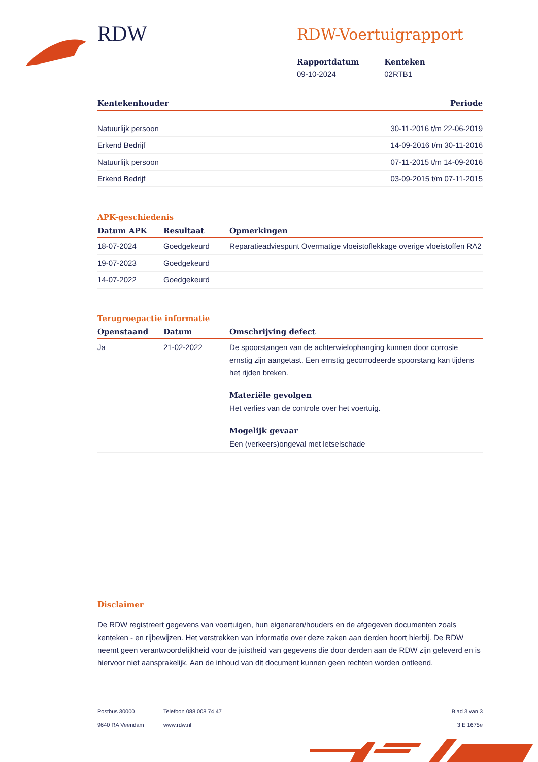RDW
RDW-Voertuigrapport
Rapportdatum
09-10-2024
Kenteken
02RTB1
| Kentekenhouder | Periode |
| --- | --- |
| Natuurlijk persoon | 30-11-2016 t/m 22-06-2019 |
| Erkend Bedrijf | 14-09-2016 t/m 30-11-2016 |
| Natuurlijk persoon | 07-11-2015 t/m 14-09-2016 |
| Erkend Bedrijf | 03-09-2015 t/m 07-11-2015 |
APK-geschiedenis
| Datum APK | Resultaat | Opmerkingen |
| --- | --- | --- |
| 18-07-2024 | Goedgekeurd | Reparatieadviespunt Overmatige vloeistoflekkage overige vloeistoffen RA2 |
| 19-07-2023 | Goedgekeurd | |
| 14-07-2022 | Goedgekeurd | |
Terugroepactie informatie
| Openstaand | Datum | Omschrijving defect |
| --- | --- | --- |
| Ja | 21-02-2022 | De spoorstangen van de achterwielophanging kunnen door corrosie ernstig zijn aangetast. Een ernstig gecorrodeerde spoorstang kan tijdens het rijden breken. Materiële gevolgen Het verlies van de controle over het voertuig. Mogelijk gevaar Een (verkeers)ongeval met letselschade |
Disclaimer
De RDW registreert gegevens van voertuigen, hun eigenaren/houders en de afgegeven documenten zoals kenteken - en rijbewijzen. Het verstrekken van informatie over deze zaken aan derden hoort hierbij. De RDW neemt geen verantwoordelijkheid voor de juistheid van gegevens die door derden aan de RDW zijn geleverd en is hiervoor niet aansprakelijk. Aan de inhoud van dit document kunnen geen rechten worden ontleend.
Postbus 30000
9640 RA Veendam
Telefoon 088 008 74 47
www.rdw.nl
Blad 3 van 3
3 E 1675e